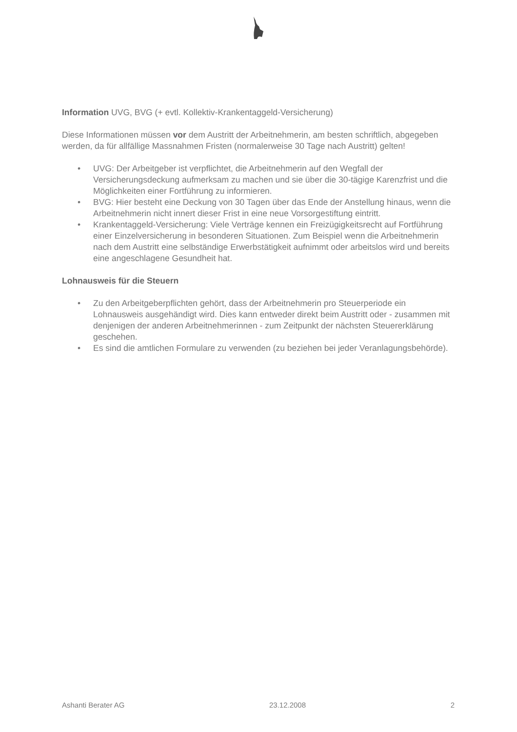Information UVG, BVG (+ evtl. Kollektiv-Krankentaggeld-Versicherung)
Diese Informationen müssen vor dem Austritt der Arbeitnehmerin, am besten schriftlich, abgegeben werden, da für allfällige Massnahmen Fristen (normalerweise 30 Tage nach Austritt) gelten!
• UVG: Der Arbeitgeber ist verpflichtet, die Arbeitnehmerin auf den Wegfall der Versicherungsdeckung aufmerksam zu machen und sie über die 30-tägige Karenzfrist und die Möglichkeiten einer Fortführung zu informieren.
• BVG: Hier besteht eine Deckung von 30 Tagen über das Ende der Anstellung hinaus, wenn die Arbeitnehmerin nicht innert dieser Frist in eine neue Vorsorgestiftung eintritt.
• Krankentaggeld-Versicherung: Viele Verträge kennen ein Freizügigkeitsrecht auf Fortführung einer Einzelversicherung in besonderen Situationen. Zum Beispiel wenn die Arbeitnehmerin nach dem Austritt eine selbständige Erwerbstätigkeit aufnimmt oder arbeitslos wird und bereits eine angeschlagene Gesundheit hat.
Lohnausweis für die Steuern
• Zu den Arbeitgeberpflichten gehört, dass der Arbeitnehmerin pro Steuerperiode ein Lohnausweis ausgehändigt wird. Dies kann entweder direkt beim Austritt oder - zusammen mit denjenigen der anderen Arbeitnehmerinnen - zum Zeitpunkt der nächsten Steuererklärung geschehen.
• Es sind die amtlichen Formulare zu verwenden (zu beziehen bei jeder Veranlagungsbehörde).
Ashanti Berater AG 23.12.2008 2